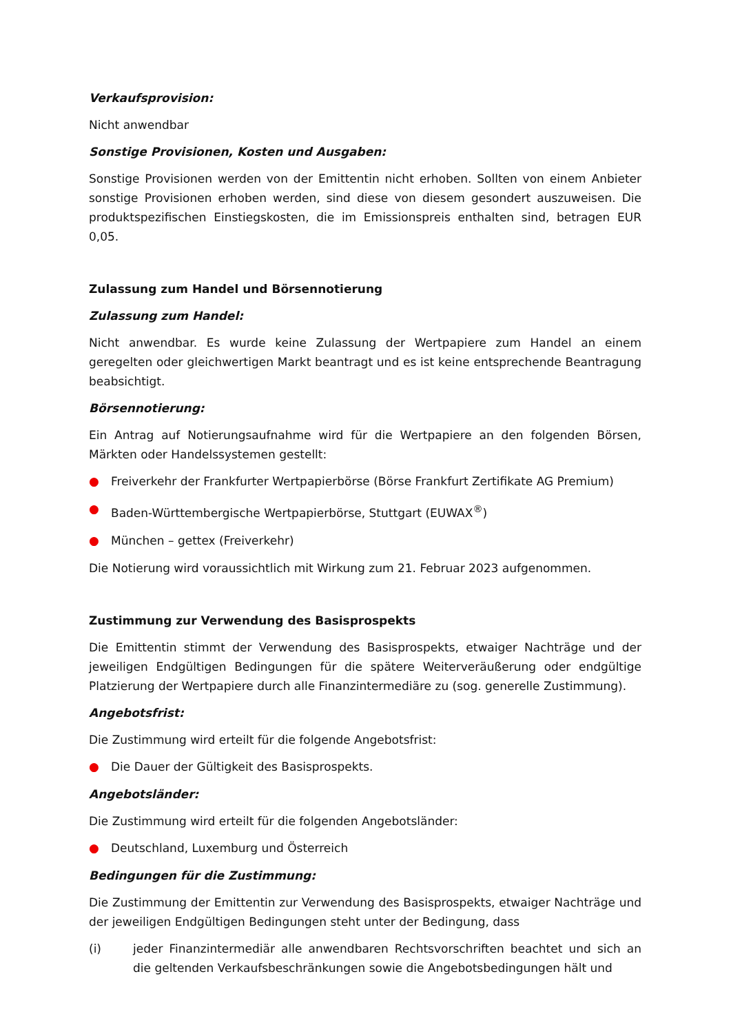Verkaufsprovision:
Nicht anwendbar
Sonstige Provisionen, Kosten und Ausgaben:
Sonstige Provisionen werden von der Emittentin nicht erhoben. Sollten von einem Anbieter sonstige Provisionen erhoben werden, sind diese von diesem gesondert auszuweisen. Die produktspezifischen Einstiegskosten, die im Emissionspreis enthalten sind, betragen EUR 0,05.
Zulassung zum Handel und Börsennotierung
Zulassung zum Handel:
Nicht anwendbar. Es wurde keine Zulassung der Wertpapiere zum Handel an einem geregelten oder gleichwertigen Markt beantragt und es ist keine entsprechende Beantragung beabsichtigt.
Börsennotierung:
Ein Antrag auf Notierungsaufnahme wird für die Wertpapiere an den folgenden Börsen, Märkten oder Handelssystemen gestellt:
● Freiverkehr der Frankfurter Wertpapierbörse (Börse Frankfurt Zertifikate AG Premium)
● Baden-Württembergische Wertpapierbörse, Stuttgart (EUWAX<sup>®</sup>)
● München – gettex (Freiverkehr)
Die Notierung wird voraussichtlich mit Wirkung zum 21. Februar 2023 aufgenommen.
Zustimmung zur Verwendung des Basisprospekts
Die Emittentin stimmt der Verwendung des Basisprospekts, etwaiger Nachträge und der jeweiligen Endgültigen Bedingungen für die spätere Weiterveräußerung oder endgültige Platzierung der Wertpapiere durch alle Finanzintermediäre zu (sog. generelle Zustimmung).
Angebotsfrist:
Die Zustimmung wird erteilt für die folgende Angebotsfrist:
● Die Dauer der Gültigkeit des Basisprospekts.
Angebotsländer:
Die Zustimmung wird erteilt für die folgenden Angebotsländer:
● Deutschland, Luxemburg und Österreich
Bedingungen für die Zustimmung:
Die Zustimmung der Emittentin zur Verwendung des Basisprospekts, etwaiger Nachträge und der jeweiligen Endgültigen Bedingungen steht unter der Bedingung, dass
(i) jeder Finanzintermediär alle anwendbaren Rechtsvorschriften beachtet und sich an die geltenden Verkaufsbeschränkungen sowie die Angebotsbedingungen hält und